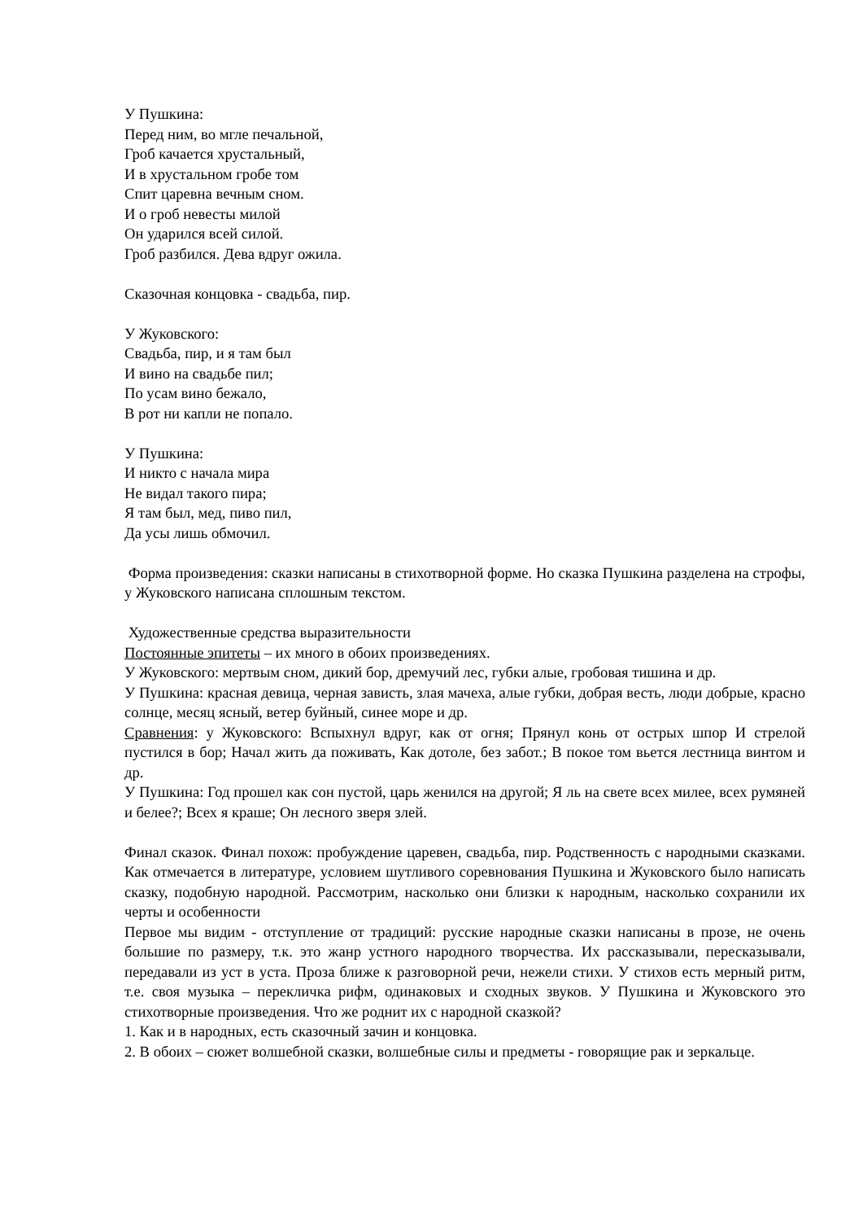У Пушкина:
Перед ним, во мгле печальной,
Гроб качается хрустальный,
И в хрустальном гробе том
Спит царевна вечным сном.
И о гроб невесты милой
Он ударился всей силой.
Гроб разбился. Дева вдруг ожила.
Сказочная концовка - свадьба, пир.
У Жуковского:
Свадьба, пир, и я там был
И вино на свадьбе пил;
По усам вино бежало,
В рот ни капли не попало.
У Пушкина:
И никто с начала мира
Не видал такого пира;
Я там был, мед, пиво пил,
Да усы лишь обмочил.
Форма произведения: сказки написаны в стихотворной форме. Но сказка Пушкина разделена на строфы, у Жуковского написана сплошным текстом.
Художественные средства выразительности
Постоянные эпитеты – их много в обоих произведениях.
У Жуковского: мертвым сном, дикий бор, дремучий лес, губки алые, гробовая тишина и др.
У Пушкина: красная девица, черная зависть, злая мачеха, алые губки, добрая весть, люди добрые, красно солнце, месяц ясный, ветер буйный, синее море и др.
Сравнения: у Жуковского: Вспыхнул вдруг, как от огня; Прянул конь от острых шпор И стрелой пустился в бор; Начал жить да поживать, Как дотоле, без забот.; В покое том вьется лестница винтом и др.
У Пушкина: Год прошел как сон пустой, царь женился на другой; Я ль на свете всех милее, всех румяней и белее?; Всех я краше; Он лесного зверя злей.
Финал сказок. Финал похож: пробуждение царевен, свадьба, пир. Родственность с народными сказками. Как отмечается в литературе, условием шутливого соревнования Пушкина и Жуковского было написать сказку, подобную народной. Рассмотрим, насколько они близки к народным, насколько сохранили их черты и особенности
Первое мы видим - отступление от традиций: русские народные сказки написаны в прозе, не очень большие по размеру, т.к. это жанр устного народного творчества. Их рассказывали, пересказывали, передавали из уст в уста. Проза ближе к разговорной речи, нежели стихи. У стихов есть мерный ритм, т.е. своя музыка – перекличка рифм, одинаковых и сходных звуков. У Пушкина и Жуковского это стихотворные произведения. Что же роднит их с народной сказкой?
1. Как и в народных, есть сказочный зачин и концовка.
2. В обоих – сюжет волшебной сказки, волшебные силы и предметы - говорящие рак и зеркальце.